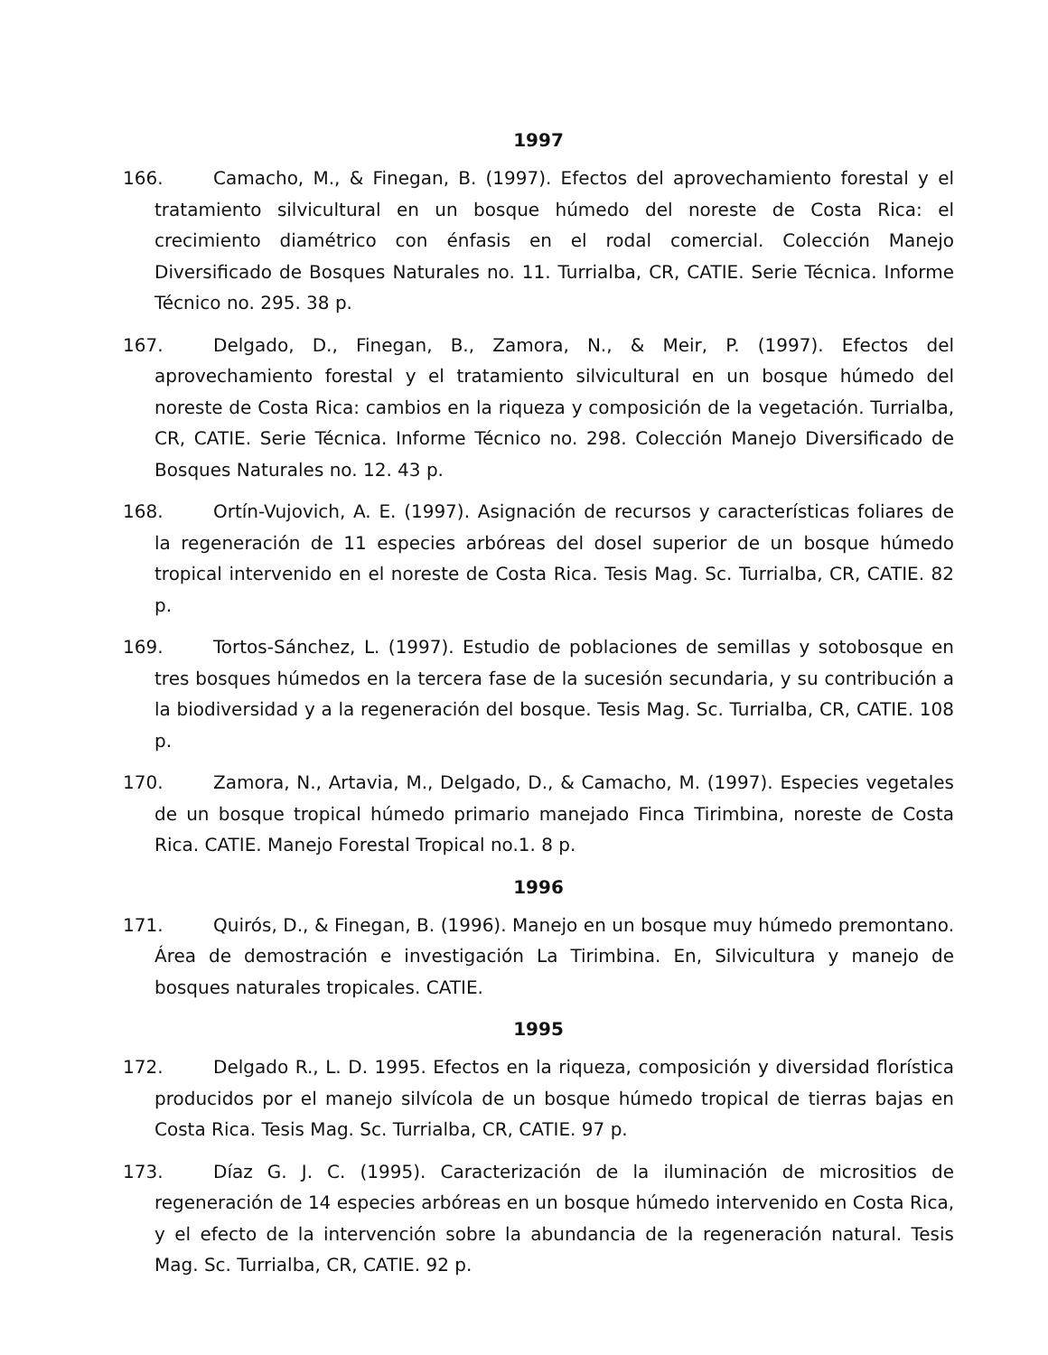1997
166. Camacho, M., & Finegan, B. (1997). Efectos del aprovechamiento forestal y el tratamiento silvicultural en un bosque húmedo del noreste de Costa Rica: el crecimiento diamétrico con énfasis en el rodal comercial. Colección Manejo Diversificado de Bosques Naturales no. 11. Turrialba, CR, CATIE. Serie Técnica. Informe Técnico no. 295. 38 p.
167. Delgado, D., Finegan, B., Zamora, N., & Meir, P. (1997). Efectos del aprovechamiento forestal y el tratamiento silvicultural en un bosque húmedo del noreste de Costa Rica: cambios en la riqueza y composición de la vegetación. Turrialba, CR, CATIE. Serie Técnica. Informe Técnico no. 298. Colección Manejo Diversificado de Bosques Naturales no. 12. 43 p.
168. Ortín-Vujovich, A. E. (1997). Asignación de recursos y características foliares de la regeneración de 11 especies arbóreas del dosel superior de un bosque húmedo tropical intervenido en el noreste de Costa Rica. Tesis Mag. Sc. Turrialba, CR, CATIE. 82 p.
169. Tortos-Sánchez, L. (1997). Estudio de poblaciones de semillas y sotobosque en tres bosques húmedos en la tercera fase de la sucesión secundaria, y su contribución a la biodiversidad y a la regeneración del bosque. Tesis Mag. Sc. Turrialba, CR, CATIE. 108 p.
170. Zamora, N., Artavia, M., Delgado, D., & Camacho, M. (1997). Especies vegetales de un bosque tropical húmedo primario manejado Finca Tirimbina, noreste de Costa Rica. CATIE. Manejo Forestal Tropical no.1. 8 p.
1996
171. Quirós, D., & Finegan, B. (1996). Manejo en un bosque muy húmedo premontano. Área de demostración e investigación La Tirimbina. En, Silvicultura y manejo de bosques naturales tropicales. CATIE.
1995
172. Delgado R., L. D. 1995. Efectos en la riqueza, composición y diversidad florística producidos por el manejo silvícola de un bosque húmedo tropical de tierras bajas en Costa Rica. Tesis Mag. Sc. Turrialba, CR, CATIE. 97 p.
173. Díaz G. J. C. (1995). Caracterización de la iluminación de micrositios de regeneración de 14 especies arbóreas en un bosque húmedo intervenido en Costa Rica, y el efecto de la intervención sobre la abundancia de la regeneración natural. Tesis Mag. Sc. Turrialba, CR, CATIE. 92 p.